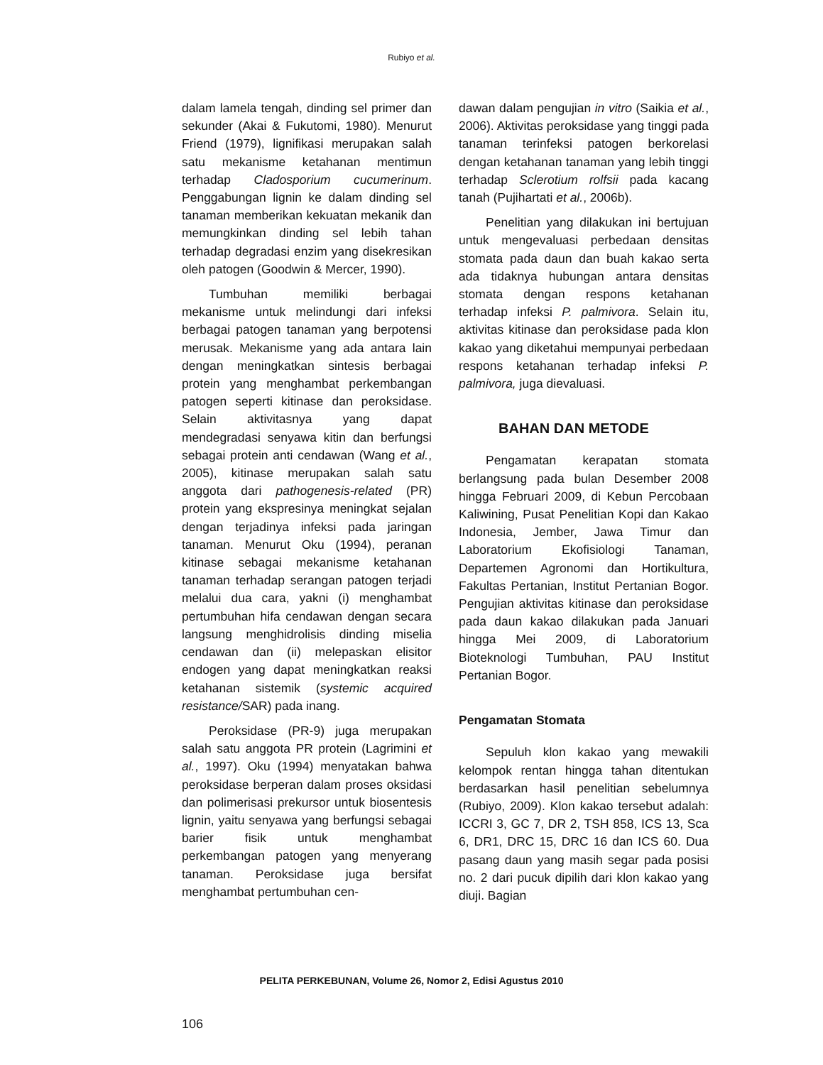Rubiyo et al.
dalam lamela tengah, dinding sel primer dan sekunder (Akai & Fukutomi, 1980). Menurut Friend (1979), lignifikasi merupakan salah satu mekanisme ketahanan mentimun terhadap Cladosporium cucumerinum. Penggabungan lignin ke dalam dinding sel tanaman memberikan kekuatan mekanik dan memungkinkan dinding sel lebih tahan terhadap degradasi enzim yang disekresikan oleh patogen (Goodwin & Mercer, 1990).
Tumbuhan memiliki berbagai mekanisme untuk melindungi dari infeksi berbagai patogen tanaman yang berpotensi merusak. Mekanisme yang ada antara lain dengan meningkatkan sintesis berbagai protein yang menghambat perkembangan patogen seperti kitinase dan peroksidase. Selain aktivitasnya yang dapat mendegradasi senyawa kitin dan berfungsi sebagai protein anti cendawan (Wang et al., 2005), kitinase merupakan salah satu anggota dari pathogenesis-related (PR) protein yang ekspresinya meningkat sejalan dengan terjadinya infeksi pada jaringan tanaman. Menurut Oku (1994), peranan kitinase sebagai mekanisme ketahanan tanaman terhadap serangan patogen terjadi melalui dua cara, yakni (i) menghambat pertumbuhan hifa cendawan dengan secara langsung menghidrolisis dinding miselia cendawan dan (ii) melepaskan elisitor endogen yang dapat meningkatkan reaksi ketahanan sistemik (systemic acquired resistance/SAR) pada inang.
Peroksidase (PR-9) juga merupakan salah satu anggota PR protein (Lagrimini et al., 1997). Oku (1994) menyatakan bahwa peroksidase berperan dalam proses oksidasi dan polimerisasi prekursor untuk biosentesis lignin, yaitu senyawa yang berfungsi sebagai barier fisik untuk menghambat perkembangan patogen yang menyerang tanaman. Peroksidase juga bersifat menghambat pertumbuhan cen-
dawan dalam pengujian in vitro (Saikia et al., 2006). Aktivitas peroksidase yang tinggi pada tanaman terinfeksi patogen berkorelasi dengan ketahanan tanaman yang lebih tinggi terhadap Sclerotium rolfsii pada kacang tanah (Pujihartati et al., 2006b).
Penelitian yang dilakukan ini bertujuan untuk mengevaluasi perbedaan densitas stomata pada daun dan buah kakao serta ada tidaknya hubungan antara densitas stomata dengan respons ketahanan terhadap infeksi P. palmivora. Selain itu, aktivitas kitinase dan peroksidase pada klon kakao yang diketahui mempunyai perbedaan respons ketahanan terhadap infeksi P. palmivora, juga dievaluasi.
BAHAN DAN METODE
Pengamatan kerapatan stomata berlangsung pada bulan Desember 2008 hingga Februari 2009, di Kebun Percobaan Kaliwining, Pusat Penelitian Kopi dan Kakao Indonesia, Jember, Jawa Timur dan Laboratorium Ekofisiologi Tanaman, Departemen Agronomi dan Hortikultura, Fakultas Pertanian, Institut Pertanian Bogor. Pengujian aktivitas kitinase dan peroksidase pada daun kakao dilakukan pada Januari hingga Mei 2009, di Laboratorium Bioteknologi Tumbuhan, PAU Institut Pertanian Bogor.
Pengamatan Stomata
Sepuluh klon kakao yang mewakili kelompok rentan hingga tahan ditentukan berdasarkan hasil penelitian sebelumnya (Rubiyo, 2009). Klon kakao tersebut adalah: ICCRI 3, GC 7, DR 2, TSH 858, ICS 13, Sca 6, DR1, DRC 15, DRC 16 dan ICS 60. Dua pasang daun yang masih segar pada posisi no. 2 dari pucuk dipilih dari klon kakao yang diuji. Bagian
PELITA PERKEBUNAN, Volume 26, Nomor 2, Edisi Agustus 2010
106